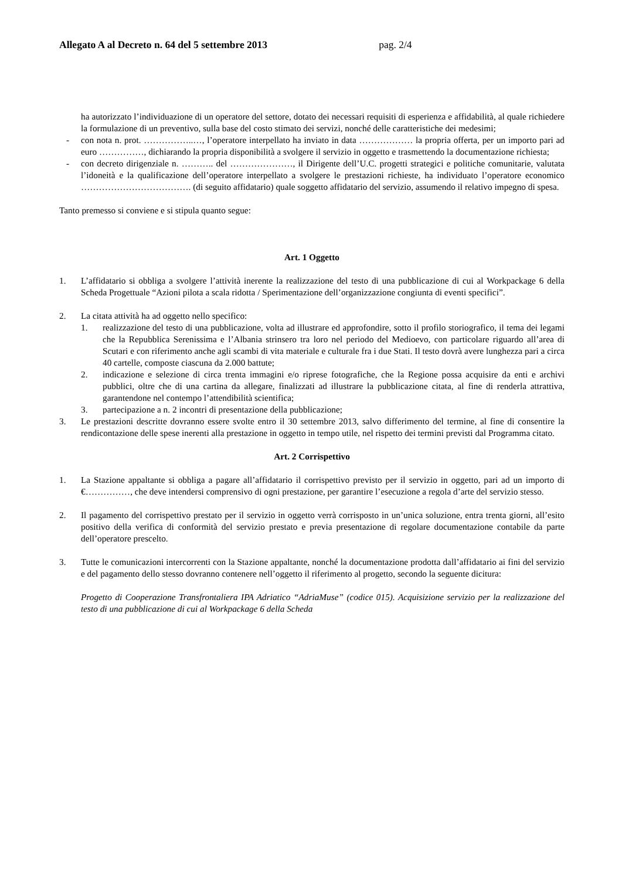Allegato A al Decreto n. 64 del 5 settembre 2013 pag. 2/4
ha autorizzato l’individuazione di un operatore del settore, dotato dei necessari requisiti di esperienza e affidabilità, al quale richiedere la formulazione di un preventivo, sulla base del costo stimato dei servizi, nonché delle caratteristiche dei medesimi;
- con nota n. prot. ……………..…, l’operatore interpellato ha inviato in data ……………… la propria offerta, per un importo pari ad euro ……………, dichiarando la propria disponibilità a svolgere il servizio in oggetto e trasmettendo la documentazione richiesta;
- con decreto dirigenziale n. ……….. del …………………, il Dirigente dell’U.C. progetti strategici e politiche comunitarie, valutata l’idoneità e la qualificazione dell’operatore interpellato a svolgere le prestazioni richieste, ha individuato l’operatore economico ………………………………. (di seguito affidatario) quale soggetto affidatario del servizio, assumendo il relativo impegno di spesa.
Tanto premesso si conviene e si stipula quanto segue:
Art. 1 Oggetto
1. L’affidatario si obbliga a svolgere l’attività inerente la realizzazione del testo di una pubblicazione di cui al Workpackage 6 della Scheda Progettuale “Azioni pilota a scala ridotta / Sperimentazione dell’organizzazione congiunta di eventi specifici”.
2. La citata attività ha ad oggetto nello specifico:
1. realizzazione del testo di una pubblicazione, volta ad illustrare ed approfondire, sotto il profilo storiografico, il tema dei legami che la Repubblica Serenissima e l’Albania strinsero tra loro nel periodo del Medioevo, con particolare riguardo all’area di Scutari e con riferimento anche agli scambi di vita materiale e culturale fra i due Stati. Il testo dovrà avere lunghezza pari a circa 40 cartelle, composte ciascuna da 2.000 battute;
2. indicazione e selezione di circa trenta immagini e/o riprese fotografiche, che la Regione possa acquisire da enti e archivi pubblici, oltre che di una cartina da allegare, finalizzati ad illustrare la pubblicazione citata, al fine di renderla attrattiva, garantendone nel contempo l’attendibilità scientifica;
3. partecipazione a n. 2 incontri di presentazione della pubblicazione;
3. Le prestazioni descritte dovranno essere svolte entro il 30 settembre 2013, salvo differimento del termine, al fine di consentire la rendicontazione delle spese inerenti alla prestazione in oggetto in tempo utile, nel rispetto dei termini previsti dal Programma citato.
Art. 2 Corrispettivo
1. La Stazione appaltante si obbliga a pagare all’affidatario il corrispettivo previsto per il servizio in oggetto, pari ad un importo di €……………, che deve intendersi comprensivo di ogni prestazione, per garantire l’esecuzione a regola d’arte del servizio stesso.
2. Il pagamento del corrispettivo prestato per il servizio in oggetto verrà corrisposto in un’unica soluzione, entra trenta giorni, all’esito positivo della verifica di conformità del servizio prestato e previa presentazione di regolare documentazione contabile da parte dell’operatore prescelto.
3. Tutte le comunicazioni intercorrenti con la Stazione appaltante, nonché la documentazione prodotta dall’affidatario ai fini del servizio e del pagamento dello stesso dovranno contenere nell’oggetto il riferimento al progetto, secondo la seguente dicitura:
Progetto di Cooperazione Transfrontaliera IPA Adriatico “AdriaMuse” (codice 015). Acquisizione servizio per la realizzazione del testo di una pubblicazione di cui al Workpackage 6 della Scheda